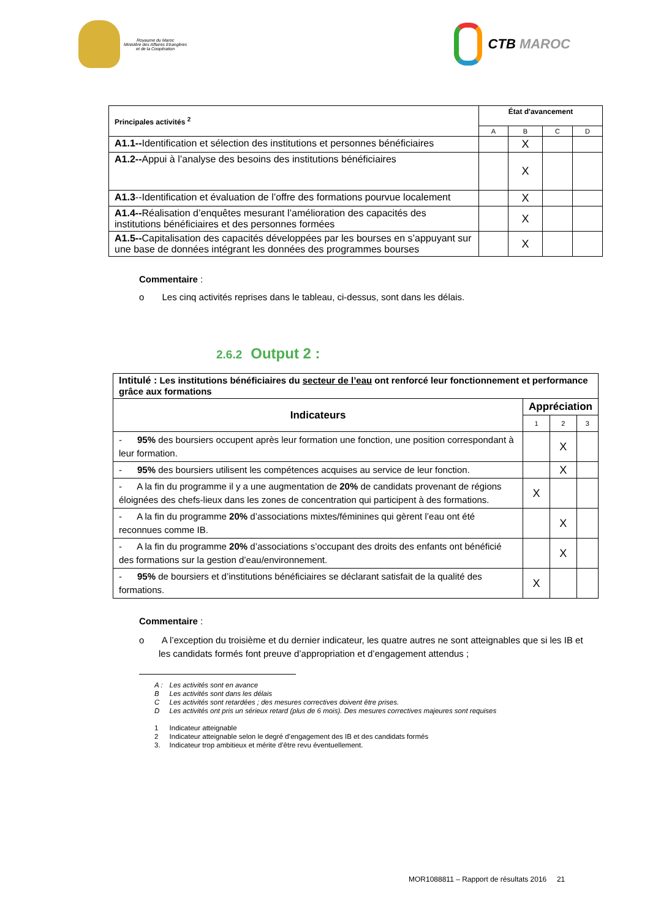Royaume du Maroc
Ministère des Affaires Etrangères
et de la Coopération
CTB MAROC
| Principales activités <sup>2</sup> | État d'avancement | | | |
| --- | --- | --- | --- | --- |
| | A | B | C | D |
| A1.1-- Identification et sélection des institutions et personnes bénéficiaires | | X | | |
| A1.2-- Appui à l’analyse des besoins des institutions bénéficiaires | | X | | |
| A1.3 --Identification et évaluation de l’offre des formations pourvue localement | | X | | |
| A1.4-- Réalisation d’enquêtes mesurant l’amélioration des capacités des institutions bénéficiaires et des personnes formées | | X | | |
| A1.5-- Capitalisation des capacités développées par les bourses en s’appuyant sur une base de données intégrant les données des programmes bourses | | X | | |
Commentaire :
o Les cinq activités reprises dans le tableau, ci-dessus, sont dans les délais.
2.6.2 Output 2 :
| Intitulé : Les institutions bénéficiaires du secteur de l’eau ont renforcé leur fonctionnement et performance grâce aux formations | | | |
| Indicateurs | Appréciation | | |
| | 1 | 2 | 3 |
| - 95% des boursiers occupent après leur formation une fonction, une position correspondant à leur formation. | | X | |
| - 95% des boursiers utilisent les compétences acquises au service de leur fonction. | | X | |
| - A la fin du programme il y a une augmentation de 20% de candidats provenant de régions éloignées des chefs-lieux dans les zones de concentration qui participent à des formations. | X | | |
| - A la fin du programme 20% d’associations mixtes/féminines qui gèrent l’eau ont été reconnues comme IB. | | X | |
| - A la fin du programme 20% d’associations s’occupant des droits des enfants ont bénéficié des formations sur la gestion d’eau/environnement. | | X | |
| - 95% de boursiers et d’institutions bénéficiaires se déclarant satisfait de la qualité des formations. | X | | |
Commentaire :
o A l’exception du troisième et du dernier indicateur, les quatre autres ne sont atteignables que si les IB et les candidats formés font preuve d’appropriation et d’engagement attendus ;
| A : | Les activités sont en avance |
| B | Les activités sont dans les délais |
| C | Les activités sont retardées ; des mesures correctives doivent être prises. |
| D | Les activités ont pris un sérieux retard (plus de 6 mois). Des mesures correctives majeures sont requises |
| 1 | Indicateur atteignable |
| 2 | Indicateur atteignable selon le degré d’engagement des IB et des candidats formés |
| 3. | Indicateur trop ambitieux et mérite d’être revu éventuellement. |
MOR1088811 – Rapport de résultats 2016 21